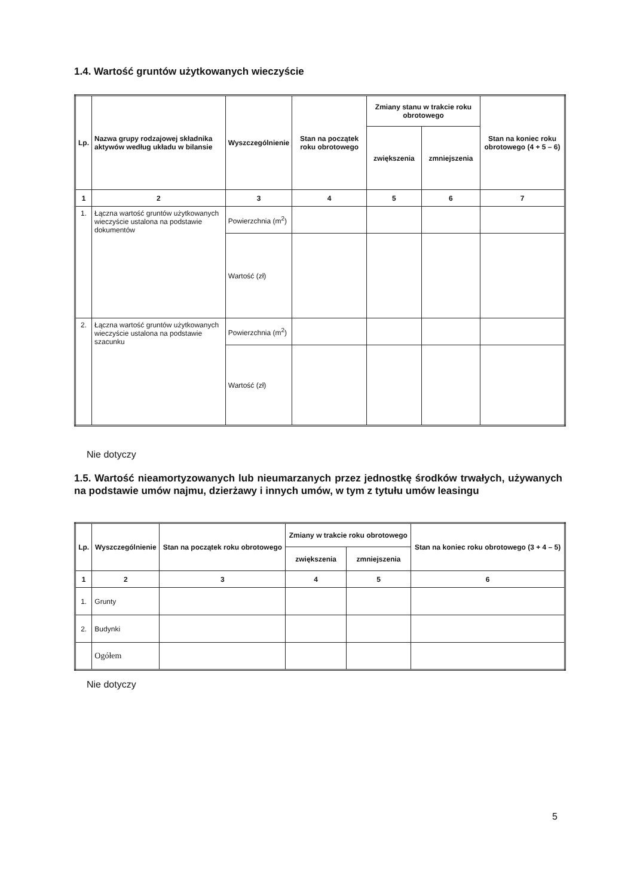1.4. Wartość gruntów użytkowanych wieczyście
| Lp. | Nazwa grupy rodzajowej składnika aktywów według układu w bilansie | Wyszczególnienie | Stan na początek roku obrotowego | Zmiany stanu w trakcie roku obrotowego | | Stan na koniec roku obrotowego (4 + 5 – 6) |
| --- | --- | --- | --- | --- | --- | --- |
| | | | | zwiększenia | zmniejszenia | |
| 1 | 2 | 3 | 4 | 5 | 6 | 7 |
| 1. | Łączna wartość gruntów użytkowanych wieczyście ustalona na podstawie dokumentów | Powierzchnia (m<sup>2</sup>) | | | | |
| | | Wartość (zł) | | | | |
| 2. | Łączna wartość gruntów użytkowanych wieczyście ustalona na podstawie szacunku | Powierzchnia (m<sup>2</sup>) | | | | |
| | | Wartość (zł) | | | | |
Nie dotyczy
1.5. Wartość nieamortyzowanych lub nieumarzanych przez jednostkę środków trwałych, używanych na podstawie umów najmu, dzierżawy i innych umów, w tym z tytułu umów leasingu
| Lp. | Wyszczególnienie | Stan na początek roku obrotowego | Zmiany w trakcie roku obrotowego | | Stan na koniec roku obrotowego (3 + 4 – 5) |
| --- | --- | --- | --- | --- | --- |
| | | | zwiększenia | zmniejszenia | |
| 1 | 2 | 3 | 4 | 5 | 6 |
| 1. | Grunty | | | | |
| 2. | Budynki | | | | |
| | Ogółem | | | | |
Nie dotyczy
5